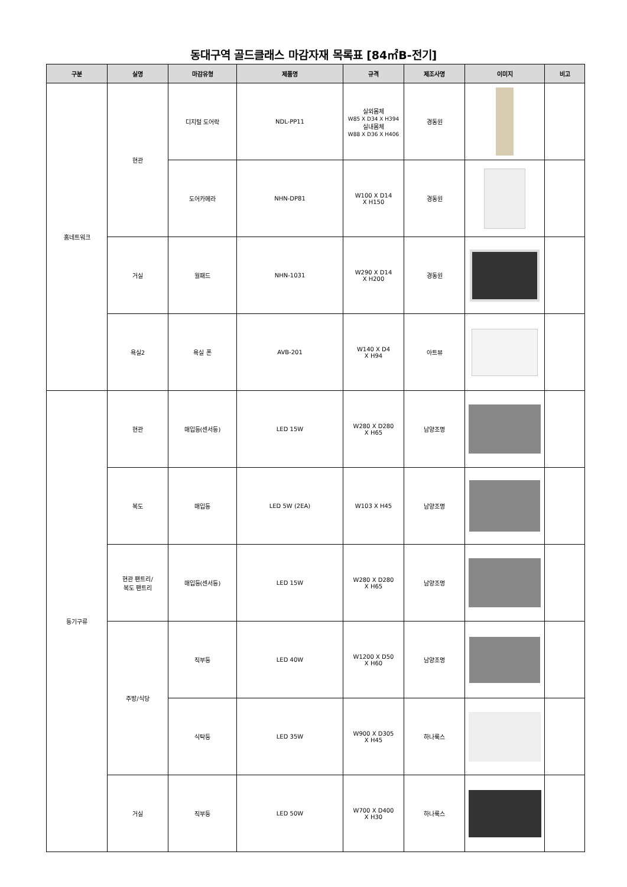동대구역 골드클래스 마감자재 목록표 [84㎡B-전기]
| 구분 | 실명 | 마감유형 | 제품명 | 규격 | 제조사명 | 이미지 | 비고 |
| --- | --- | --- | --- | --- | --- | --- | --- |
| 홈네트워크 | 현관 | 디지털 도어락 | NDL-PP11 | 실외몸체 W85 X D34 X H394 실내몸체 W88 X D36 X H406 | 경동원 | | |
| | | 도어카메라 | NHN-DP81 | W100 X D14 X H150 | 경동원 | | |
| | 거실 | 월패드 | NHN-1031 | W290 X D14 X H200 | 경동원 | | |
| | 욕실2 | 욕실 폰 | AVB-201 | W140 X D4 X H94 | 아트뷰 | | |
| 등기구류 | 현관 | 매입등(센서등) | LED 15W | W280 X D280 X H65 | 남양조명 | | |
| | 복도 | 매입등 | LED 5W (2EA) | W103 X H45 | 남양조명 | | |
| | 현관 팬트리/ 복도 팬트리 | 매입등(센서등) | LED 15W | W280 X D280 X H65 | 남양조명 | | |
| | 주방/식당 | 직부등 | LED 40W | W1200 X D50 X H60 | 남양조명 | | |
| | | 식탁등 | LED 35W | W900 X D305 X H45 | 하나룩스 | | |
| | 거실 | 직부등 | LED 50W | W700 X D400 X H30 | 하나룩스 | | |